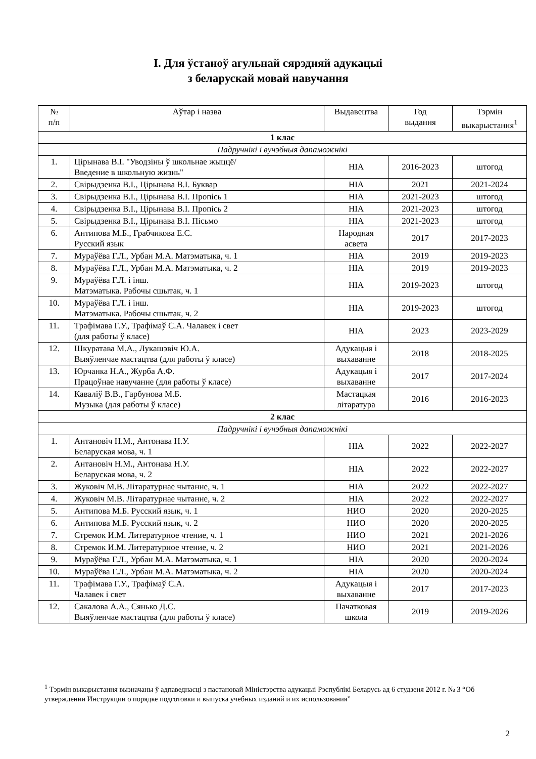І. Для ўстаноў агульнай сярэдняй адукацыі
з беларускай мовай навучання
| № п/п | Аўтар і назва | Выдавецтва | Год выдання | Тэрмін выкарыстання<sup>1</sup> |
| --- | --- | --- | --- | --- |
| 1 клас | | | | |
| Падручнікі і вучэбныя дапаможнікі | | | | |
| 1. | Цірынава В.І. "Уводзіны ў школьнае жыццё/ Введение в школьную жизнь" | НІА | 2016-2023 | штогод |
| 2. | Свірыдзенка В.І., Цірынава В.І. Буквар | НІА | 2021 | 2021-2024 |
| 3. | Свірыдзенка В.І., Цірынава В.І. Пропісь 1 | НІА | 2021-2023 | штогод |
| 4. | Свірыдзенка В.І., Цірынава В.І. Пропісь 2 | НІА | 2021-2023 | штогод |
| 5. | Свірыдзенка В.І., Цірынава В.І. Пісьмо | НІА | 2021-2023 | штогод |
| 6. | Антипова М.Б., Грабчикова Е.С. Русский язык | Народная асвета | 2017 | 2017-2023 |
| 7. | Мураўёва Г.Л., Урбан М.А. Матэматыка, ч. 1 | НІА | 2019 | 2019-2023 |
| 8. | Мураўёва Г.Л., Урбан М.А. Матэматыка, ч. 2 | НІА | 2019 | 2019-2023 |
| 9. | Мураўёва Г.Л. і інш. Матэматыка. Рабочы сшытак, ч. 1 | НІА | 2019-2023 | штогод |
| 10. | Мураўёва Г.Л. і інш. Матэматыка. Рабочы сшытак, ч. 2 | НІА | 2019-2023 | штогод |
| 11. | Трафімава Г.У., Трафімаў С.А. Чалавек і свет (для работы ў класе) | НІА | 2023 | 2023-2029 |
| 12. | Шкуратава М.А., Лукашэвіч Ю.А. Выяўленчае мастацтва (для работы ў класе) | Адукацыя і выхаванне | 2018 | 2018-2025 |
| 13. | Юрчанка Н.А., Журба А.Ф. Працоўнае навучанне (для работы ў класе) | Адукацыя і выхаванне | 2017 | 2017-2024 |
| 14. | Каваліў В.В., Гарбунова М.Б. Музыка (для работы ў класе) | Мастацкая літаратура | 2016 | 2016-2023 |
| 2 клас | | | | |
| Падручнікі і вучэбныя дапаможнікі | | | | |
| 1. | Антановіч Н.М., Антонава Н.У. Беларуская мова, ч. 1 | НІА | 2022 | 2022-2027 |
| 2. | Антановіч Н.М., Антонава Н.У. Беларуская мова, ч. 2 | НІА | 2022 | 2022-2027 |
| 3. | Жуковіч М.В. Літаратурнае чытанне, ч. 1 | НІА | 2022 | 2022-2027 |
| 4. | Жуковіч М.В. Літаратурнае чытанне, ч. 2 | НІА | 2022 | 2022-2027 |
| 5. | Антипова М.Б. Русский язык, ч. 1 | НИО | 2020 | 2020-2025 |
| 6. | Антипова М.Б. Русский язык, ч. 2 | НИО | 2020 | 2020-2025 |
| 7. | Стремок И.М. Литературное чтение, ч. 1 | НИО | 2021 | 2021-2026 |
| 8. | Стремок И.М. Литературное чтение, ч. 2 | НИО | 2021 | 2021-2026 |
| 9. | Мураўёва Г.Л., Урбан М.А. Матэматыка, ч. 1 | НІА | 2020 | 2020-2024 |
| 10. | Мураўёва Г.Л., Урбан М.А. Матэматыка, ч. 2 | НІА | 2020 | 2020-2024 |
| 11. | Трафімава Г.У., Трафімаў С.А. Чалавек і свет | Адукацыя і выхаванне | 2017 | 2017-2023 |
| 12. | Сакалова А.А., Сянько Д.С. Выяўленчае мастацтва (для работы ў класе) | Пачатковая школа | 2019 | 2019-2026 |
<sup>1</sup> Тэрмін выкарыстання вызначаны ў адпаведнасці з пастановай Міністэрства адукацыі Рэспублікі Беларусь ад 6 студзеня 2012 г. № 3 “Об утверждении Инструкции о порядке подготовки и выпуска учебных изданий и их использования”
2